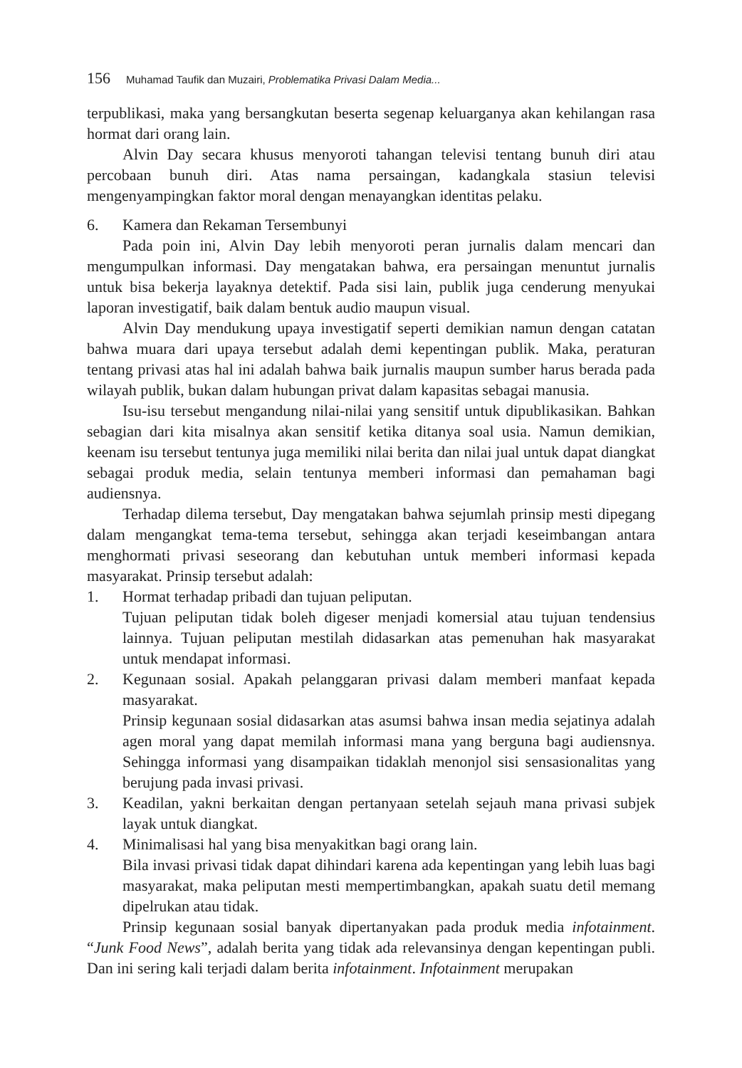156 Muhamad Taufik dan Muzairi, Problematika Privasi Dalam Media...
terpublikasi, maka yang bersangkutan beserta segenap keluarganya akan kehilangan rasa hormat dari orang lain.
Alvin Day secara khusus menyoroti tahangan televisi tentang bunuh diri atau percobaan bunuh diri. Atas nama persaingan, kadangkala stasiun televisi mengenyampingkan faktor moral dengan menayangkan identitas pelaku.
6. Kamera dan Rekaman Tersembunyi
Pada poin ini, Alvin Day lebih menyoroti peran jurnalis dalam mencari dan mengumpulkan informasi. Day mengatakan bahwa, era persaingan menuntut jurnalis untuk bisa bekerja layaknya detektif. Pada sisi lain, publik juga cenderung menyukai laporan investigatif, baik dalam bentuk audio maupun visual.
Alvin Day mendukung upaya investigatif seperti demikian namun dengan catatan bahwa muara dari upaya tersebut adalah demi kepentingan publik. Maka, peraturan tentang privasi atas hal ini adalah bahwa baik jurnalis maupun sumber harus berada pada wilayah publik, bukan dalam hubungan privat dalam kapasitas sebagai manusia.
Isu-isu tersebut mengandung nilai-nilai yang sensitif untuk dipublikasikan. Bahkan sebagian dari kita misalnya akan sensitif ketika ditanya soal usia. Namun demikian, keenam isu tersebut tentunya juga memiliki nilai berita dan nilai jual untuk dapat diangkat sebagai produk media, selain tentunya memberi informasi dan pemahaman bagi audiensnya.
Terhadap dilema tersebut, Day mengatakan bahwa sejumlah prinsip mesti dipegang dalam mengangkat tema-tema tersebut, sehingga akan terjadi keseimbangan antara menghormati privasi seseorang dan kebutuhan untuk memberi informasi kepada masyarakat. Prinsip tersebut adalah:
1. Hormat terhadap pribadi dan tujuan peliputan.
Tujuan peliputan tidak boleh digeser menjadi komersial atau tujuan tendensius lainnya. Tujuan peliputan mestilah didasarkan atas pemenuhan hak masyarakat untuk mendapat informasi.
2. Kegunaan sosial. Apakah pelanggaran privasi dalam memberi manfaat kepada masyarakat.
Prinsip kegunaan sosial didasarkan atas asumsi bahwa insan media sejatinya adalah agen moral yang dapat memilah informasi mana yang berguna bagi audiensnya. Sehingga informasi yang disampaikan tidaklah menonjol sisi sensasionalitas yang berujung pada invasi privasi.
3. Keadilan, yakni berkaitan dengan pertanyaan setelah sejauh mana privasi subjek layak untuk diangkat.
4. Minimalisasi hal yang bisa menyakitkan bagi orang lain.
Bila invasi privasi tidak dapat dihindari karena ada kepentingan yang lebih luas bagi masyarakat, maka peliputan mesti mempertimbangkan, apakah suatu detil memang dipelrukan atau tidak.
Prinsip kegunaan sosial banyak dipertanyakan pada produk media infotainment. “Junk Food News”, adalah berita yang tidak ada relevansinya dengan kepentingan publi. Dan ini sering kali terjadi dalam berita infotainment. Infotainment merupakan